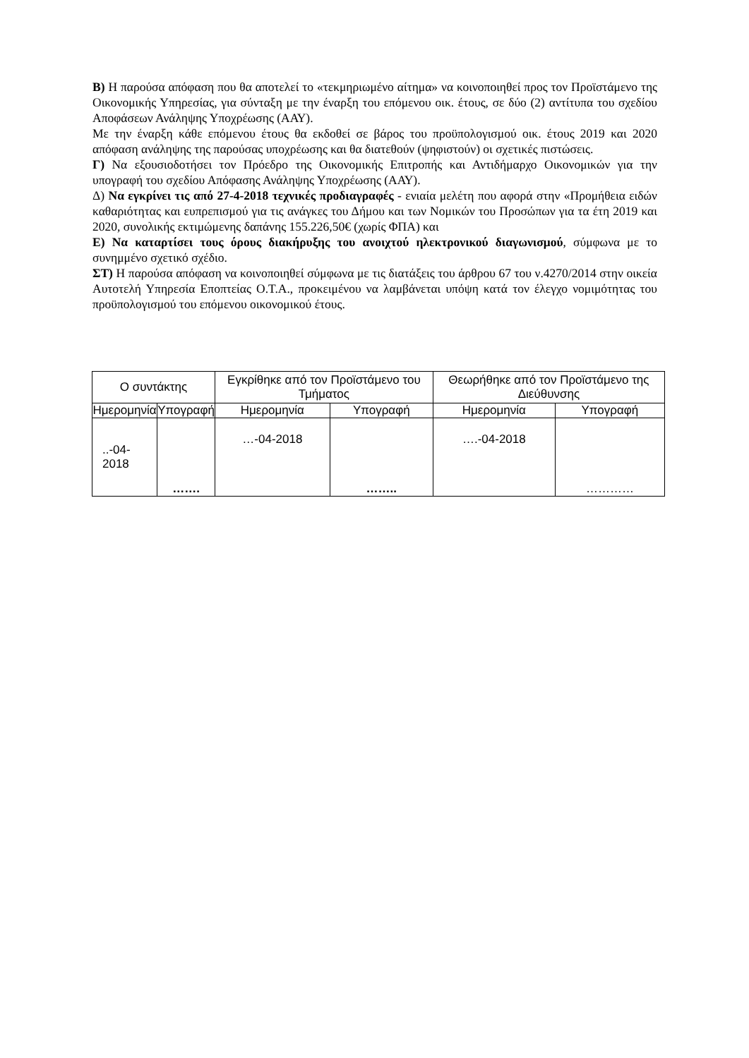Β) Η παρούσα απόφαση που θα αποτελεί το «τεκμηριωμένο αίτημα» να κοινοποιηθεί προς τον Προϊστάμενο της Οικονομικής Υπηρεσίας, για σύνταξη με την έναρξη του επόμενου οικ. έτους, σε δύο (2) αντίτυπα του σχεδίου Αποφάσεων Ανάληψης Υποχρέωσης (ΑΑΥ).
Με την έναρξη κάθε επόμενου έτους θα εκδοθεί σε βάρος του προϋπολογισμού οικ. έτους 2019 και 2020 απόφαση ανάληψης της παρούσας υποχρέωσης και θα διατεθούν (ψηφιστούν) οι σχετικές πιστώσεις.
Γ) Να εξουσιοδοτήσει τον Πρόεδρο της Οικονομικής Επιτροπής και Αντιδήμαρχο Οικονομικών για την υπογραφή του σχεδίου Απόφασης Ανάληψης Υποχρέωσης (ΑΑΥ).
Δ) Να εγκρίνει τις από 27-4-2018 τεχνικές προδιαγραφές - ενιαία μελέτη που αφορά στην «Προμήθεια ειδών καθαριότητας και ευπρεπισμού για τις ανάγκες του Δήμου και των Νομικών του Προσώπων για τα έτη 2019 και 2020, συνολικής εκτιμώμενης δαπάνης 155.226,50€ (χωρίς ΦΠΑ) και
Ε) Να καταρτίσει τους όρους διακήρυξης του ανοιχτού ηλεκτρονικού διαγωνισμού, σύμφωνα με το συνημμένο σχετικό σχέδιο.
ΣΤ) Η παρούσα απόφαση να κοινοποιηθεί σύμφωνα με τις διατάξεις του άρθρου 67 του ν.4270/2014 στην οικεία Αυτοτελή Υπηρεσία Εποπτείας Ο.Τ.Α., προκειμένου να λαμβάνεται υπόψη κατά τον έλεγχο νομιμότητας του προϋπολογισμού του επόμενου οικονομικού έτους.
| Ο συντάκτης | | Εγκρίθηκε από τον Προϊστάμενο του Τμήματος | | Θεωρήθηκε από τον Προϊστάμενο της Διεύθυνσης | |
| --- | --- | --- | --- | --- | --- |
| Ημερομηνία | Υπογραφή | Ημερομηνία | Υπογραφή | Ημερομηνία | Υπογραφή |
| ..-04-2018 | ……. | …-04-2018 | …….. | ….-04-2018 | ………… |